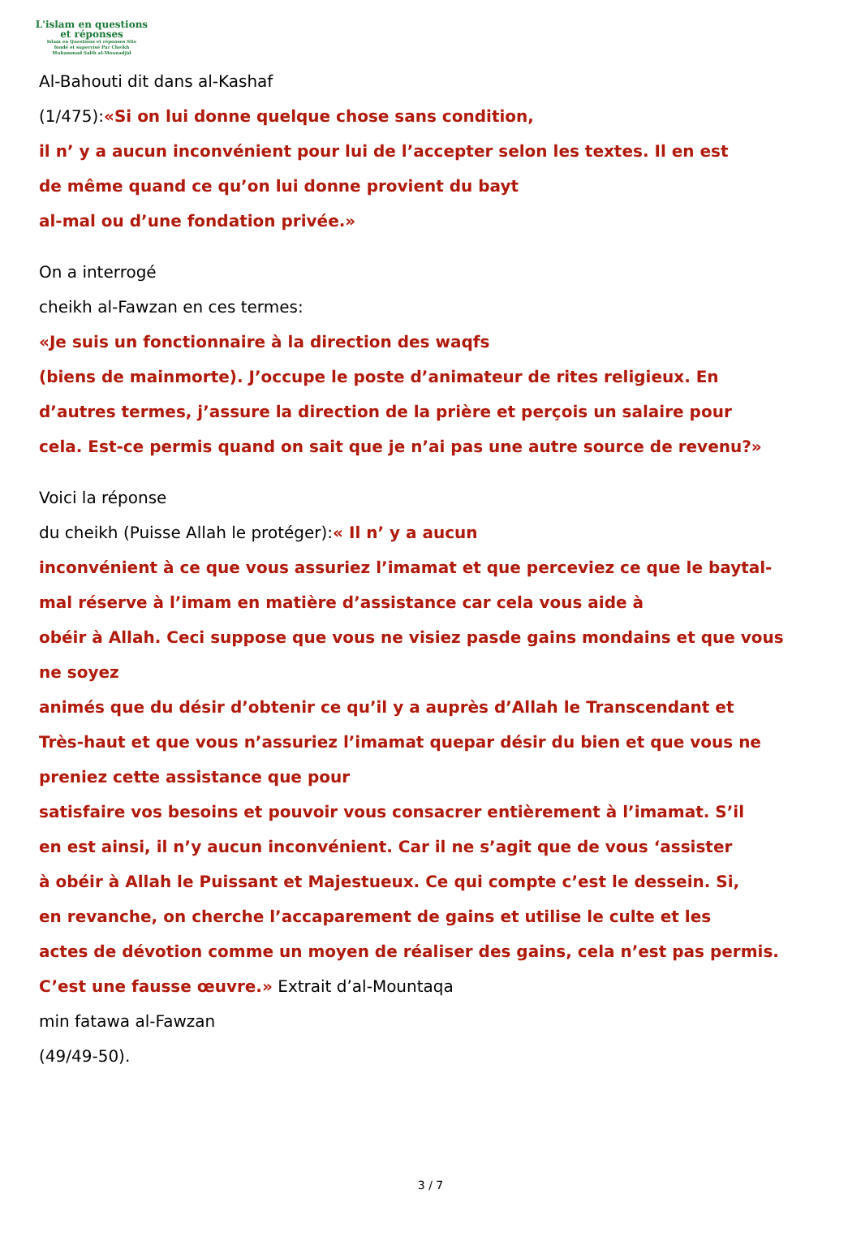L'islam en questions
et réponses
Islam en Questions et réponses Site
fondé et supervisé Par Cheikh
Muhammad Salih al-Mounadjid
Al-Bahouti dit dans al-Kashaf
(1/475):«Si on lui donne quelque chose sans condition,
il n’ y a aucun inconvénient pour lui de l’accepter selon les textes. Il en est
de même quand ce qu’on lui donne provient du bayt
al-mal ou d’une fondation privée.»
On a interrogé
cheikh al-Fawzan en ces termes:
«Je suis un fonctionnaire à la direction des waqfs
(biens de mainmorte). J’occupe le poste d’animateur de rites religieux. En
d’autres termes, j’assure la direction de la prière et perçois un salaire pour
cela. Est-ce permis quand on sait que je n’ai pas une autre source de revenu?»
Voici la réponse
du cheikh (Puisse Allah le protéger):« Il n’ y a aucun
inconvénient à ce que vous assuriez l’imamat et que perceviez ce que le baytal-
mal réserve à l’imam en matière d’assistance car cela vous aide à
obéir à Allah. Ceci suppose que vous ne visiez pasde gains mondains et que vous
ne soyez
animés que du désir d’obtenir ce qu’il y a auprès d’Allah le Transcendant et
Très-haut et que vous n’assuriez l’imamat quepar désir du bien et que vous ne
preniez cette assistance que pour
satisfaire vos besoins et pouvoir vous consacrer entièrement à l’imamat. S’il
en est ainsi, il n’y aucun inconvénient. Car il ne s’agit que de vous ‘assister
à obéir à Allah le Puissant et Majestueux. Ce qui compte c’est le dessein. Si,
en revanche, on cherche l’accaparement de gains et utilise le culte et les
actes de dévotion comme un moyen de réaliser des gains, cela n’est pas permis.
C’est une fausse œuvre.» Extrait d’al-Mountaqa
min fatawa al-Fawzan
(49/49-50).
3 / 7